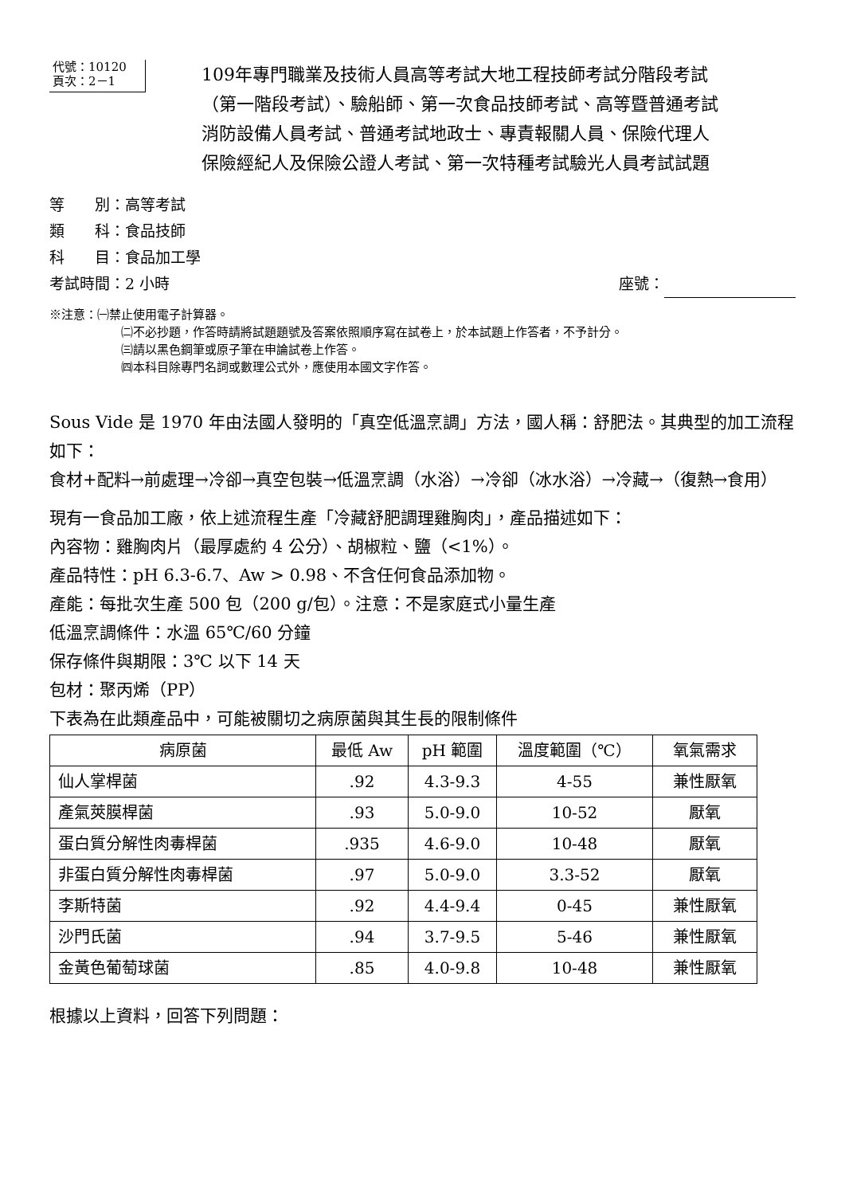代號：10120
頁次：2－1
109年專門職業及技術人員高等考試大地工程技師考試分階段考試
（第一階段考試）、驗船師、第一次食品技師考試、高等暨普通考試
消防設備人員考試、普通考試地政士、專責報關人員、保險代理人
保險經紀人及保險公證人考試、第一次特種考試驗光人員考試試題
等　　別：高等考試
類　　科：食品技師
科　　目：食品加工學
考試時間：2 小時 座號：
※注意：㈠禁止使用電子計算器。
㈡不必抄題，作答時請將試題題號及答案依照順序寫在試卷上，於本試題上作答者，不予計分。
㈢請以黑色鋼筆或原子筆在申論試卷上作答。
㈣本科目除專門名詞或數理公式外，應使用本國文字作答。
Sous Vide 是 1970 年由法國人發明的「真空低溫烹調」方法，國人稱：舒肥法。其典型的加工流程如下：
食材+配料→前處理→冷卻→真空包裝→低溫烹調（水浴）→冷卻（冰水浴）→冷藏→（復熱→食用）
現有一食品加工廠，依上述流程生產「冷藏舒肥調理雞胸肉」，產品描述如下：
內容物：雞胸肉片（最厚處約 4 公分）、胡椒粒、鹽（<1%）。
產品特性：pH 6.3-6.7、Aw > 0.98、不含任何食品添加物。
產能：每批次生產 500 包（200 g/包）。注意：不是家庭式小量生產
低溫烹調條件：水溫 65℃/60 分鐘
保存條件與期限：3℃ 以下 14 天
包材：聚丙烯（PP）
下表為在此類產品中，可能被關切之病原菌與其生長的限制條件
| 病原菌 | 最低 Aw | pH 範圍 | 溫度範圍（℃） | 氧氣需求 |
| --- | --- | --- | --- | --- |
| 仙人掌桿菌 | .92 | 4.3-9.3 | 4-55 | 兼性厭氧 |
| 產氣莢膜桿菌 | .93 | 5.0-9.0 | 10-52 | 厭氧 |
| 蛋白質分解性肉毒桿菌 | .935 | 4.6-9.0 | 10-48 | 厭氧 |
| 非蛋白質分解性肉毒桿菌 | .97 | 5.0-9.0 | 3.3-52 | 厭氧 |
| 李斯特菌 | .92 | 4.4-9.4 | 0-45 | 兼性厭氧 |
| 沙門氏菌 | .94 | 3.7-9.5 | 5-46 | 兼性厭氧 |
| 金黃色葡萄球菌 | .85 | 4.0-9.8 | 10-48 | 兼性厭氧 |
根據以上資料，回答下列問題：